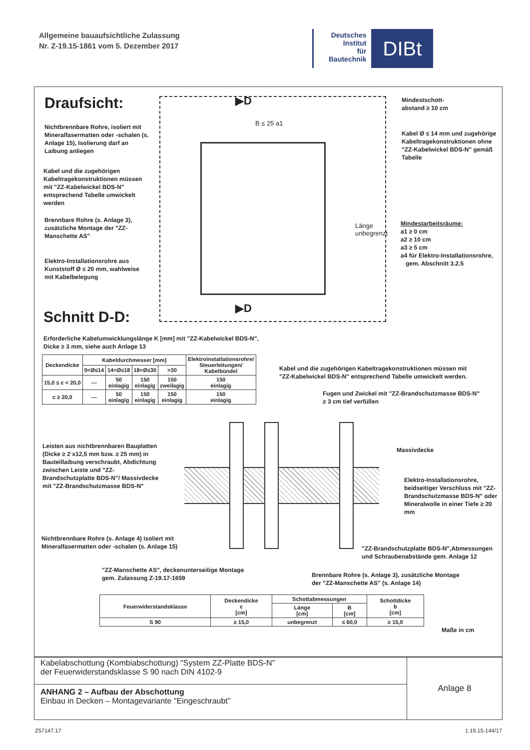Allgemeine bauaufsichtliche Zulassung
Nr. Z-19.15-1861 vom 5. Dezember 2017
Deutsches
Institut
für
Bautechnik
DIBt
Draufsicht:
Nichtbrennbare Rohre, isoliert mit Mineralfasermatten oder -schalen (s. Anlage 15), Isolierung darf an Laibung anliegen
Kabel und die zugehörigen Kabeltragekonstruktionen müssen mit "ZZ-Kabelwickel BDS-N" entsprechend Tabelle umwickelt werden
Brennbare Rohre (s. Anlage 3), zusätzliche Montage der "ZZ-Manschette AS"
Elektro-Installationsrohre aus Kunststoff Ø ≤ 20 mm, wahlweise mit Kabelbelegung
▶D
▶D
B ≤ 25 a1
Länge unbegrenzt
Mindestschott-
abstand ≥ 10 cm
Kabel Ø ≤ 14 mm und zugehörige Kabeltragekonstruktionen ohne "ZZ-Kabelwickel BDS-N" gemäß Tabelle
Mindestarbeitsräume:
a1 ≥ 0 cm
a2 ≥ 10 cm
a3 ≥ 5 cm
a4 für Elektro-Installationsrohre,
gem. Abschnitt 3.2.5
Schnitt D-D:
Erforderliche Kabelumwicklungslänge K [mm] mit "ZZ-Kabelwickel BDS-N",
Dicke ≥ 3 mm, siehe auch Anlage 13
| Deckendicke | Kabeldurchmesser [mm] | | | | Elektroinstallationsrohre/ Steuerleitungen/ Kabelbündel |
| --- | --- | --- | --- | --- | --- |
| | 0<Ø≤14 | 14<Ø≤18 | 18<Ø≤30 | >30 | |
| 15,0 ≤ c < 20,0 | --- | 50 einlagig | 150 einlagig | 150 zweilagig | 150 einlagig |
| c ≥ 20,0 | --- | 50 einlagig | 150 einlagig | 150 einlagig | 150 einlagig |
Kabel und die zugehörigen Kabeltragekonstruktionen müssen mit
"ZZ-Kabelwickel BDS-N" entsprechend Tabelle umwickelt werden.
Fugen und Zwickel mit "ZZ-Brandschutzmasse BDS-N"
≥ 3 cm tief verfüllen
Leisten aus nichtbrennbaren Bauplatten (Dicke ≥ 2 x12,5 mm bzw. ≥ 25 mm) in Bauteillaibung verschraubt, Abdichtung zwischen Leiste und "ZZ-Brandschutzplatte BDS-N"/ Massivdecke mit "ZZ-Brandschutzmasse BDS-N"
Massivdecke
Elektro-Installationsrohre, beidseitiger Verschluss mit "ZZ-Brandschutzmasse BDS-N" oder Mineralwolle in einer Tiefe ≥ 20 mm
Nichtbrennbare Rohre (s. Anlage 4) isoliert mit
Mineralfasermatten oder -schalen (s. Anlage 15)
"ZZ-Brandschutzplatte BDS-N",Abmessungen und Schraubenabstände gem. Anlage 12
"ZZ-Manschette AS", deckenunterseitige Montage
gem. Zulassung Z-19.17-1659
Brennbare Rohre (s. Anlage 3), zusätzliche Montage
der "ZZ-Manschette AS" (s. Anlage 14)
| Feuerwiderstandsklasse | Deckendicke c [cm] | Schottabmessungen | | Schottdicke b [cm] |
| --- | --- | --- | --- | --- |
| | | Länge [cm] | B [cm] | |
| S 90 | ≥ 15,0 | unbegrenzt | ≤ 60,0 | ≥ 15,0 |
Maße in cm
Kabelabschottung (Kombiabschottung) "System ZZ-Platte BDS-N"
der Feuerwiderstandsklasse S 90 nach DIN 4102-9
ANHANG 2 – Aufbau der Abschottung
Einbau in Decken – Montagevariante "Eingeschraubt"
Anlage 8
Z57147.17 1.19.15-144/17